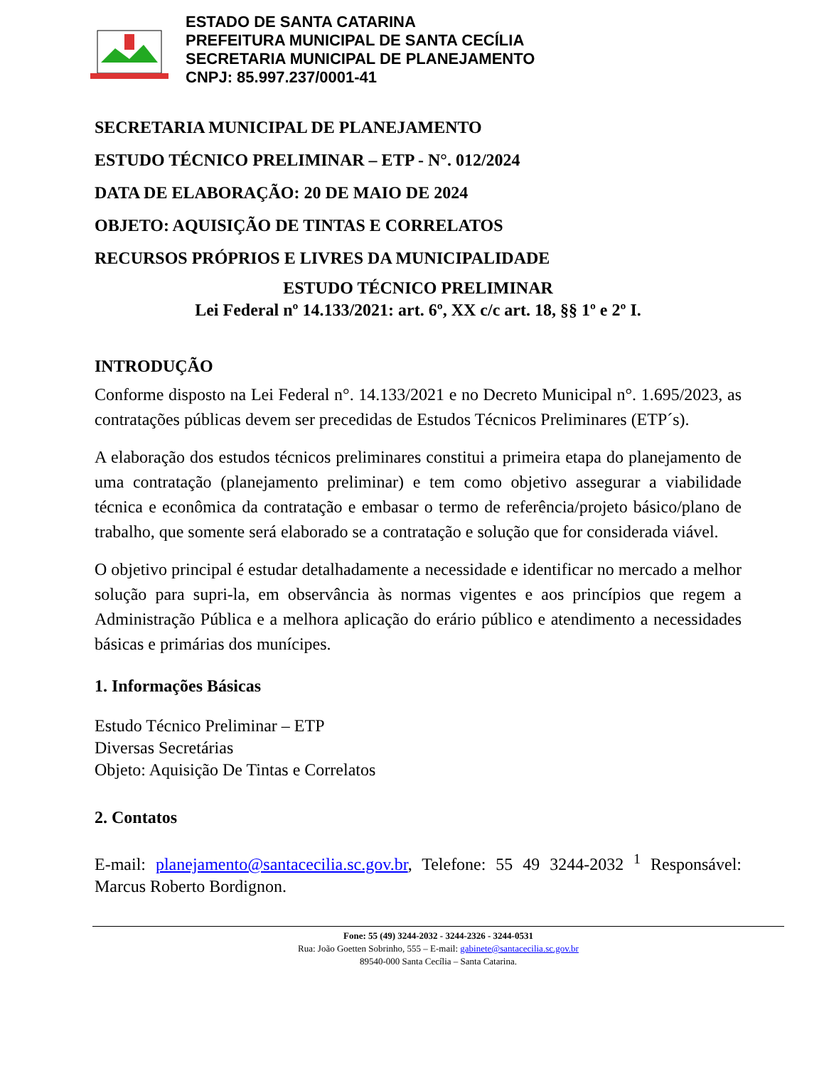ESTADO DE SANTA CATARINA
PREFEITURA MUNICIPAL DE SANTA CECÍLIA
SECRETARIA MUNICIPAL DE PLANEJAMENTO
CNPJ: 85.997.237/0001-41
SECRETARIA MUNICIPAL DE PLANEJAMENTO
ESTUDO TÉCNICO PRELIMINAR – ETP - N°. 012/2024
DATA DE ELABORAÇÃO: 20 DE MAIO DE 2024
OBJETO: AQUISIÇÃO DE TINTAS E CORRELATOS
RECURSOS PRÓPRIOS E LIVRES DA MUNICIPALIDADE
ESTUDO TÉCNICO PRELIMINAR
Lei Federal nº 14.133/2021: art. 6º, XX c/c art. 18, §§ 1º e 2º I.
INTRODUÇÃO
Conforme disposto na Lei Federal n°. 14.133/2021 e no Decreto Municipal n°. 1.695/2023, as contratações públicas devem ser precedidas de Estudos Técnicos Preliminares (ETP´s).
A elaboração dos estudos técnicos preliminares constitui a primeira etapa do planejamento de uma contratação (planejamento preliminar) e tem como objetivo assegurar a viabilidade técnica e econômica da contratação e embasar o termo de referência/projeto básico/plano de trabalho, que somente será elaborado se a contratação e solução que for considerada viável.
O objetivo principal é estudar detalhadamente a necessidade e identificar no mercado a melhor solução para supri-la, em observância às normas vigentes e aos princípios que regem a Administração Pública e a melhora aplicação do erário público e atendimento a necessidades básicas e primárias dos munícipes.
1. Informações Básicas
Estudo Técnico Preliminar – ETP
Diversas Secretárias
Objeto: Aquisição De Tintas e Correlatos
2. Contatos
E-mail: planejamento@santacecilia.sc.gov.br, Telefone: 55 49 3244-2032 <sup>1</sup> Responsável: Marcus Roberto Bordignon.
Fone: 55 (49) 3244-2032 - 3244-2326 - 3244-0531
Rua: João Goetten Sobrinho, 555 – E-mail: gabinete@santacecilia.sc.gov.br
89540-000 Santa Cecília – Santa Catarina.